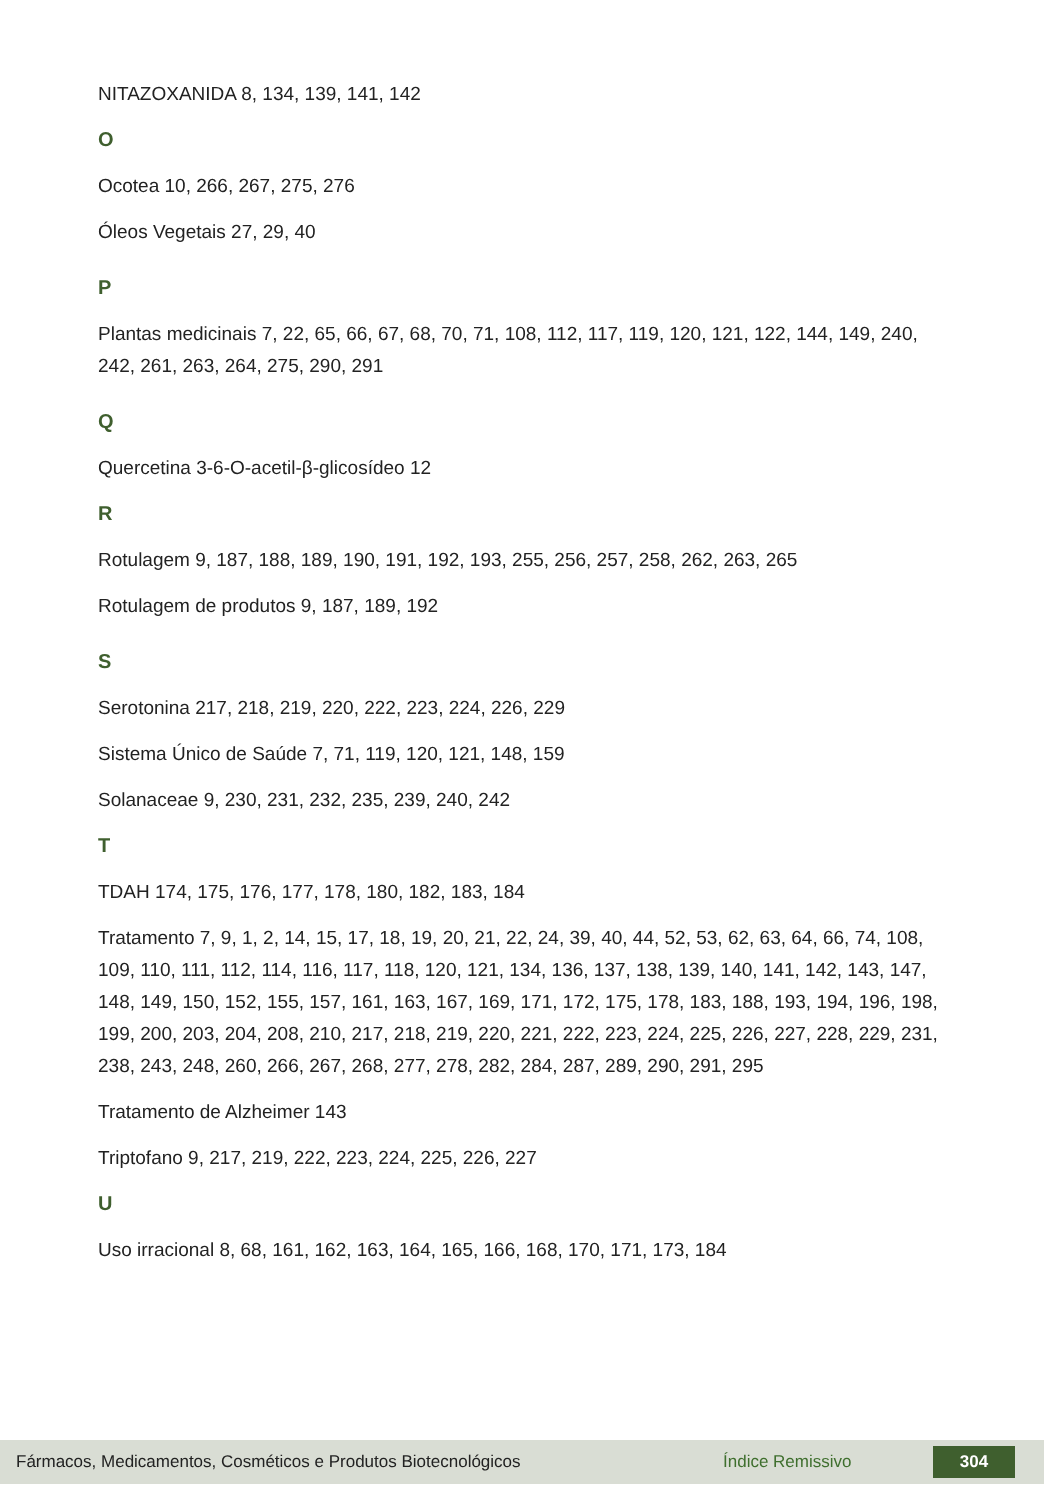NITAZOXANIDA 8, 134, 139, 141, 142
O
Ocotea 10, 266, 267, 275, 276
Óleos Vegetais 27, 29, 40
P
Plantas medicinais 7, 22, 65, 66, 67, 68, 70, 71, 108, 112, 117, 119, 120, 121, 122, 144, 149, 240, 242, 261, 263, 264, 275, 290, 291
Q
Quercetina 3-6-O-acetil-β-glicosídeo 12
R
Rotulagem 9, 187, 188, 189, 190, 191, 192, 193, 255, 256, 257, 258, 262, 263, 265
Rotulagem de produtos 9, 187, 189, 192
S
Serotonina 217, 218, 219, 220, 222, 223, 224, 226, 229
Sistema Único de Saúde 7, 71, 119, 120, 121, 148, 159
Solanaceae 9, 230, 231, 232, 235, 239, 240, 242
T
TDAH 174, 175, 176, 177, 178, 180, 182, 183, 184
Tratamento 7, 9, 1, 2, 14, 15, 17, 18, 19, 20, 21, 22, 24, 39, 40, 44, 52, 53, 62, 63, 64, 66, 74, 108, 109, 110, 111, 112, 114, 116, 117, 118, 120, 121, 134, 136, 137, 138, 139, 140, 141, 142, 143, 147, 148, 149, 150, 152, 155, 157, 161, 163, 167, 169, 171, 172, 175, 178, 183, 188, 193, 194, 196, 198, 199, 200, 203, 204, 208, 210, 217, 218, 219, 220, 221, 222, 223, 224, 225, 226, 227, 228, 229, 231, 238, 243, 248, 260, 266, 267, 268, 277, 278, 282, 284, 287, 289, 290, 291, 295
Tratamento de Alzheimer 143
Triptofano 9, 217, 219, 222, 223, 224, 225, 226, 227
U
Uso irracional 8, 68, 161, 162, 163, 164, 165, 166, 168, 170, 171, 173, 184
Fármacos, Medicamentos, Cosméticos e Produtos Biotecnológicos Índice Remissivo 304